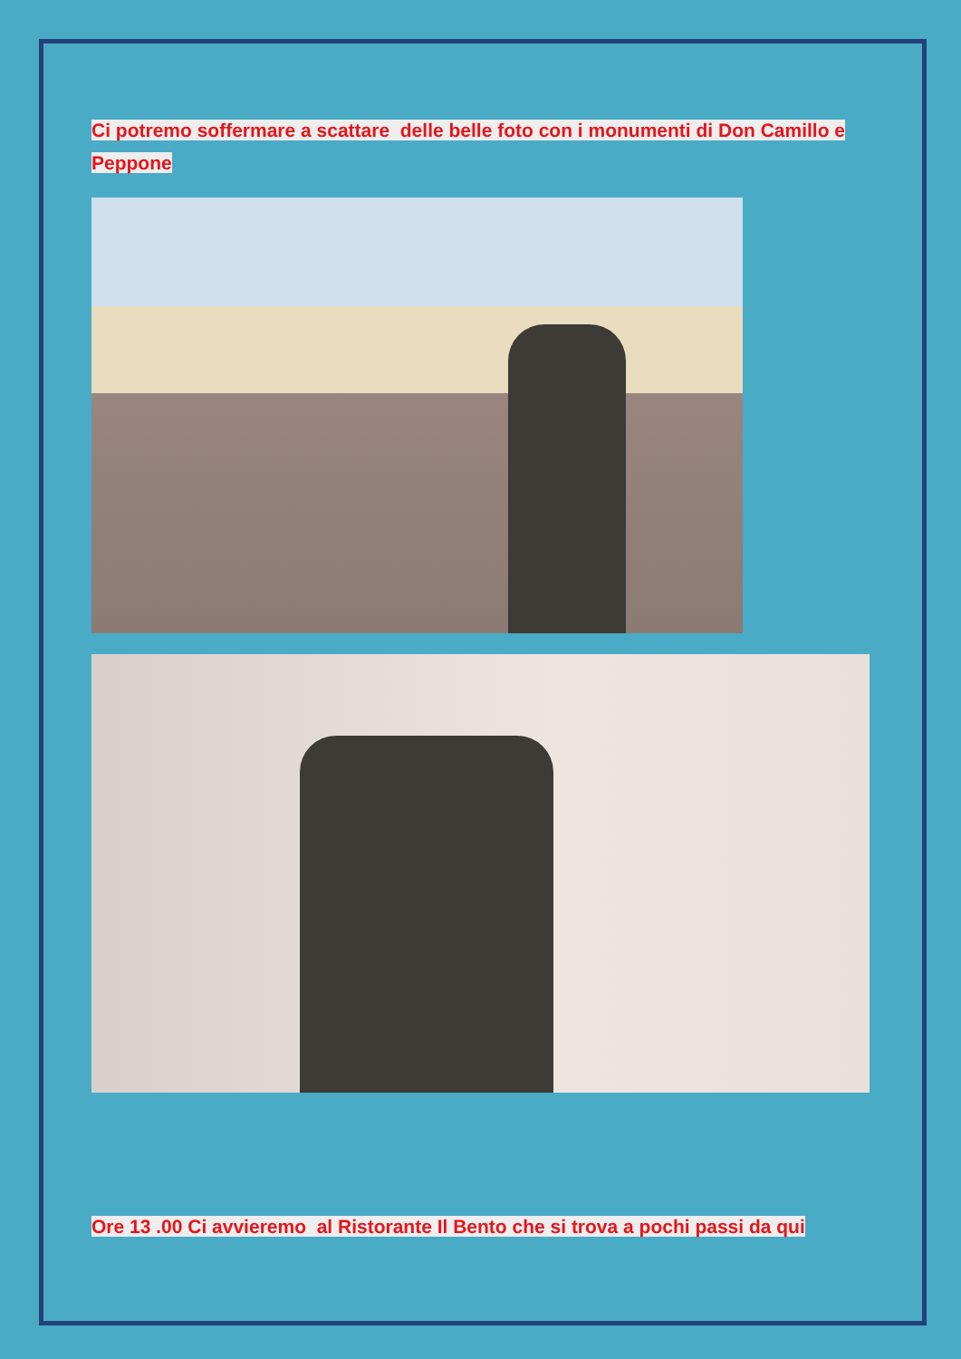Ci potremo soffermare a scattare delle belle foto con i monumenti di Don Camillo e Peppone
Ore 13 .00 Ci avvieremo al Ristorante Il Bento che si trova a pochi passi da qui